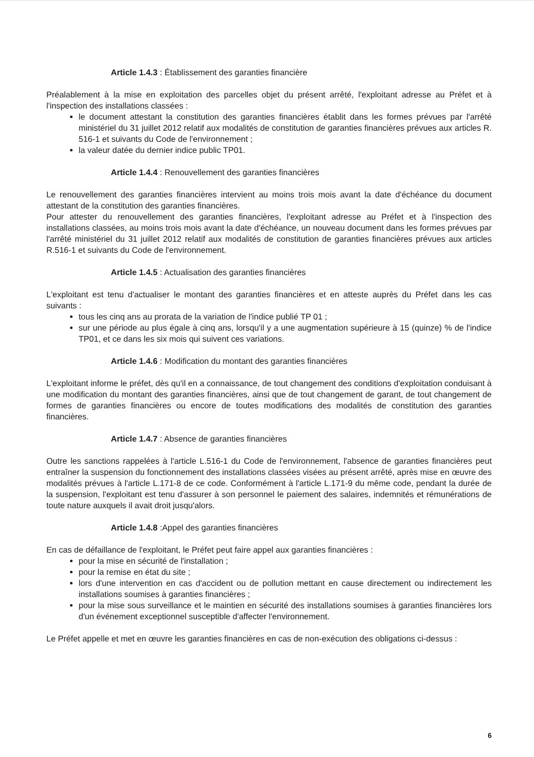Article 1.4.3 : Établissement des garanties financière
Préalablement à la mise en exploitation des parcelles objet du présent arrêté, l'exploitant adresse au Préfet et à l'inspection des installations classées :
le document attestant la constitution des garanties financières établit dans les formes prévues par l'arrêté ministériel du 31 juillet 2012 relatif aux modalités de constitution de garanties financières prévues aux articles R. 516-1 et suivants du Code de l'environnement ;
la valeur datée du dernier indice public TP01.
Article 1.4.4 : Renouvellement des garanties financières
Le renouvellement des garanties financières intervient au moins trois mois avant la date d'échéance du document attestant de la constitution des garanties financières.
Pour attester du renouvellement des garanties financières, l'exploitant adresse au Préfet et à l'inspection des installations classées, au moins trois mois avant la date d'échéance, un nouveau document dans les formes prévues par l'arrêté ministériel du 31 juillet 2012 relatif aux modalités de constitution de garanties financières prévues aux articles R.516-1 et suivants du Code de l'environnement.
Article 1.4.5 : Actualisation des garanties financières
L'exploitant est tenu d'actualiser le montant des garanties financières et en atteste auprès du Préfet dans les cas suivants :
tous les cinq ans au prorata de la variation de l'indice publié TP 01 ;
sur une période au plus égale à cinq ans, lorsqu'il y a une augmentation supérieure à 15 (quinze) % de l'indice TP01, et ce dans les six mois qui suivent ces variations.
Article 1.4.6 : Modification du montant des garanties financières
L'exploitant informe le préfet, dès qu'il en a connaissance, de tout changement des conditions d'exploitation conduisant à une modification du montant des garanties financières, ainsi que de tout changement de garant, de tout changement de formes de garanties financières ou encore de toutes modifications des modalités de constitution des garanties financières.
Article 1.4.7 : Absence de garanties financières
Outre les sanctions rappelées à l'article L.516-1 du Code de l'environnement, l'absence de garanties financières peut entraîner la suspension du fonctionnement des installations classées visées au présent arrêté, après mise en œuvre des modalités prévues à l'article L.171-8 de ce code. Conformément à l'article L.171-9 du même code, pendant la durée de la suspension, l'exploitant est tenu d'assurer à son personnel le paiement des salaires, indemnités et rémunérations de toute nature auxquels il avait droit jusqu'alors.
Article 1.4.8 :Appel des garanties financières
En cas de défaillance de l'exploitant, le Préfet peut faire appel aux garanties financières :
pour la mise en sécurité de l'installation ;
pour la remise en état du site ;
lors d'une intervention en cas d'accident ou de pollution mettant en cause directement ou indirectement les installations soumises à garanties financières ;
pour la mise sous surveillance et le maintien en sécurité des installations soumises à garanties financières lors d'un événement exceptionnel susceptible d'affecter l'environnement.
Le Préfet appelle et met en œuvre les garanties financières en cas de non-exécution des obligations ci-dessus :
6